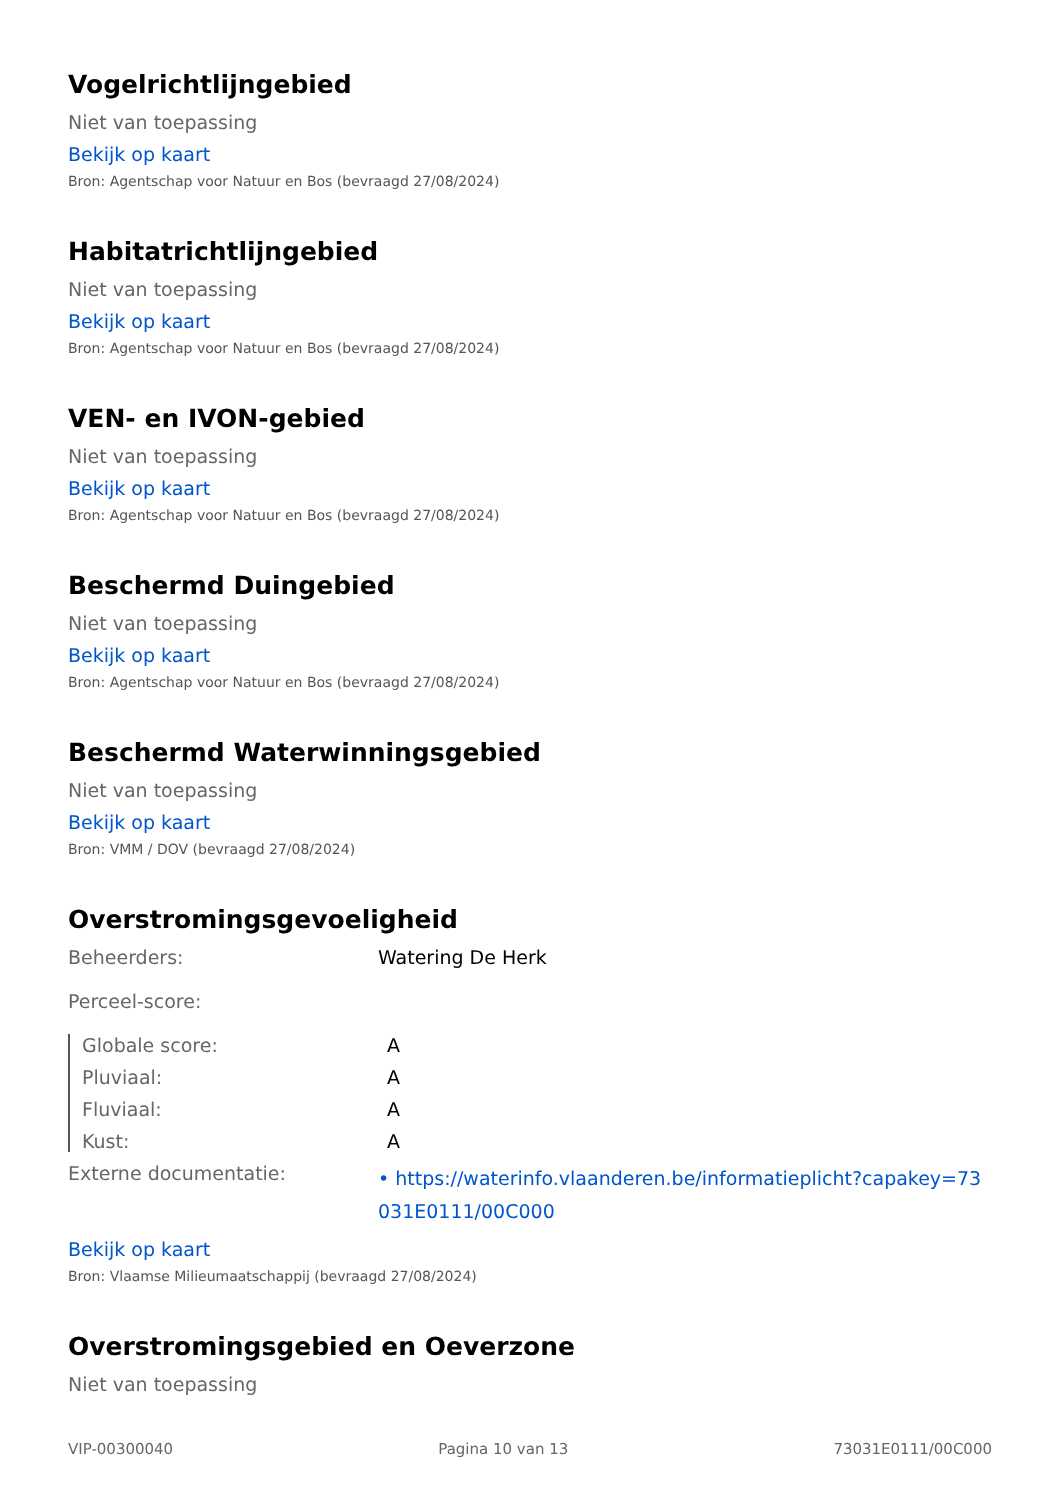Vogelrichtlijngebied
Niet van toepassing
Bekijk op kaart
Bron: Agentschap voor Natuur en Bos (bevraagd 27/08/2024)
Habitatrichtlijngebied
Niet van toepassing
Bekijk op kaart
Bron: Agentschap voor Natuur en Bos (bevraagd 27/08/2024)
VEN- en IVON-gebied
Niet van toepassing
Bekijk op kaart
Bron: Agentschap voor Natuur en Bos (bevraagd 27/08/2024)
Beschermd Duingebied
Niet van toepassing
Bekijk op kaart
Bron: Agentschap voor Natuur en Bos (bevraagd 27/08/2024)
Beschermd Waterwinningsgebied
Niet van toepassing
Bekijk op kaart
Bron: VMM / DOV (bevraagd 27/08/2024)
Overstromingsgevoeligheid
Beheerders: Watering De Herk
Perceel-score:
Globale score: A
Pluviaal: A
Fluviaal: A
Kust: A
Externe documentatie:
• https://waterinfo.vlaanderen.be/informatieplicht?capakey=73031E0111/00C000
Bekijk op kaart
Bron: Vlaamse Milieumaatschappij (bevraagd 27/08/2024)
Overstromingsgebied en Oeverzone
Niet van toepassing
VIP-00300040 Pagina 10 van 13 73031E0111/00C000